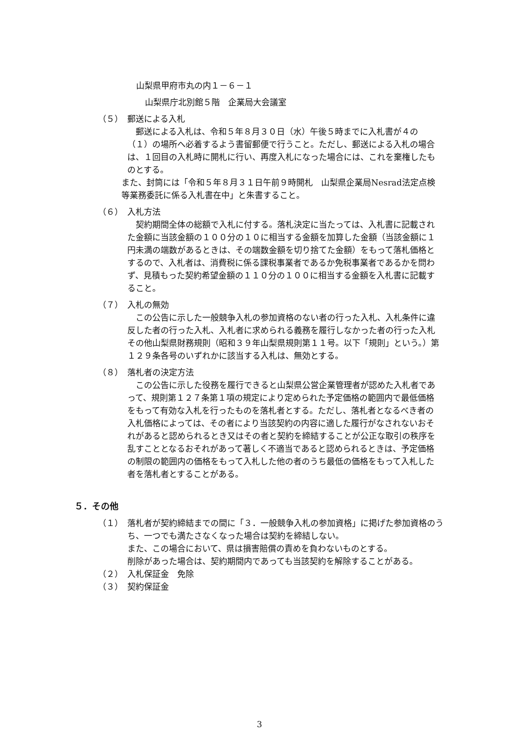山梨県甲府市丸の内１－６－１
山梨県庁北別館５階　企業局大会議室
（５） 郵送による入札
郵送による入札は、令和５年８月３０日（水）午後５時までに入札書が４の（１）の場所へ必着するよう書留郵便で行うこと。ただし、郵送による入札の場合は、１回目の入札時に開札に行い、再度入札になった場合には、これを棄権したものとする。
また、封筒には「令和５年８月３１日午前９時開札　山梨県企業局Nesrad法定点検等業務委託に係る入札書在中」と朱書すること。
（６） 入札方法
契約期間全体の総額で入札に付する。落札決定に当たっては、入札書に記載された金額に当該金額の１００分の１０に相当する金額を加算した金額（当該金額に１円未満の端数があるときは、その端数金額を切り捨てた金額）をもって落札価格とするので、入札者は、消費税に係る課税事業者であるか免税事業者であるかを問わず、見積もった契約希望金額の１１０分の１００に相当する金額を入札書に記載すること。
（７） 入札の無効
この公告に示した一般競争入札の参加資格のない者の行った入札、入札条件に違反した者の行った入札、入札者に求められる義務を履行しなかった者の行った入札その他山梨県財務規則（昭和３９年山梨県規則第１１号。以下「規則」という。）第１２９条各号のいずれかに該当する入札は、無効とする。
（８） 落札者の決定方法
この公告に示した役務を履行できると山梨県公営企業管理者が認めた入札者であって、規則第１２７条第１項の規定により定められた予定価格の範囲内で最低価格をもって有効な入札を行ったものを落札者とする。ただし、落札者となるべき者の入札価格によっては、その者により当該契約の内容に適した履行がなされないおそれがあると認められるとき又はその者と契約を締結することが公正な取引の秩序を乱すこととなるおそれがあって著しく不適当であると認められるときは、予定価格の制限の範囲内の価格をもって入札した他の者のうち最低の価格をもって入札した者を落札者とすることがある。
５．その他
（１） 落札者が契約締結までの間に「３．一般競争入札の参加資格」に掲げた参加資格のうち、一つでも満たさなくなった場合は契約を締結しない。
また、この場合において、県は損害賠償の責めを負わないものとする。
削除があった場合は、契約期間内であっても当該契約を解除することがある。
（２） 入札保証金　免除
（３） 契約保証金
3